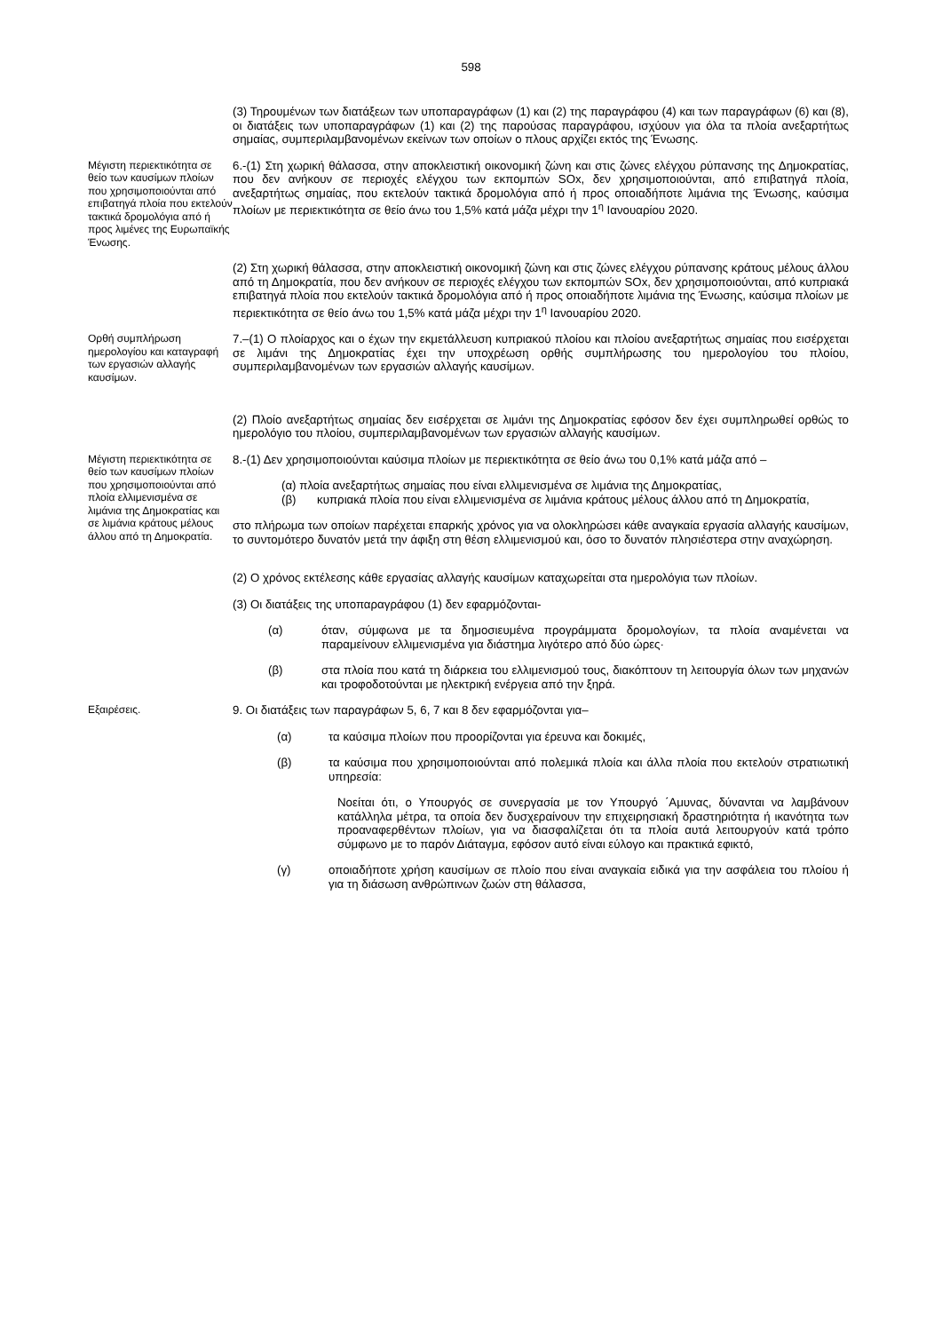598
(3) Τηρουμένων των διατάξεων των υποπαραγράφων (1) και (2) της παραγράφου (4) και των παραγράφων (6) και (8), οι διατάξεις των υποπαραγράφων (1) και (2) της παρούσας παραγράφου, ισχύουν για όλα τα πλοία ανεξαρτήτως σημαίας, συμπεριλαμβανομένων εκείνων των οποίων ο πλους αρχίζει εκτός της Ένωσης.
Μέγιστη περιεκτικότητα σε θείο των καυσίμων πλοίων που χρησιμοποιούνται από επιβατηγά πλοία που εκτελούν τακτικά δρομολόγια από ή προς λιμένες της Ευρωπαϊκής Ένωσης.
6.-(1) Στη χωρική θάλασσα, στην αποκλειστική οικονομική ζώνη και στις ζώνες ελέγχου ρύπανσης της Δημοκρατίας, που δεν ανήκουν σε περιοχές ελέγχου των εκπομπών SOx, δεν χρησιμοποιούνται, από επιβατηγά πλοία, ανεξαρτήτως σημαίας, που εκτελούν τακτικά δρομολόγια από ή προς οποιαδήποτε λιμάνια της Ένωσης, καύσιμα πλοίων με περιεκτικότητα σε θείο άνω του 1,5% κατά μάζα μέχρι την 1<sup>η</sup> Ιανουαρίου 2020.
(2) Στη χωρική θάλασσα, στην αποκλειστική οικονομική ζώνη και στις ζώνες ελέγχου ρύπανσης κράτους μέλους άλλου από τη Δημοκρατία, που δεν ανήκουν σε περιοχές ελέγχου των εκπομπών SOx, δεν χρησιμοποιούνται, από κυπριακά επιβατηγά πλοία που εκτελούν τακτικά δρομολόγια από ή προς οποιαδήποτε λιμάνια της Ένωσης, καύσιμα πλοίων με περιεκτικότητα σε θείο άνω του 1,5% κατά μάζα μέχρι την 1<sup>η</sup> Ιανουαρίου 2020.
Ορθή συμπλήρωση ημερολογίου και καταγραφή των εργασιών αλλαγής καυσίμων.
7.–(1) Ο πλοίαρχος και ο έχων την εκμετάλλευση κυπριακού πλοίου και πλοίου ανεξαρτήτως σημαίας που εισέρχεται σε λιμάνι της Δημοκρατίας έχει την υποχρέωση ορθής συμπλήρωσης του ημερολογίου του πλοίου, συμπεριλαμβανομένων των εργασιών αλλαγής καυσίμων.
(2) Πλοίο ανεξαρτήτως σημαίας δεν εισέρχεται σε λιμάνι της Δημοκρατίας εφόσον δεν έχει συμπληρωθεί ορθώς το ημερολόγιο του πλοίου, συμπεριλαμβανομένων των εργασιών αλλαγής καυσίμων.
Μέγιστη περιεκτικότητα σε θείο των καυσίμων πλοίων που χρησιμοποιούνται από πλοία ελλιμενισμένα σε λιμάνια της Δημοκρατίας και σε λιμάνια κράτους μέλους άλλου από τη Δημοκρατία.
8.-(1) Δεν χρησιμοποιούνται καύσιμα πλοίων με περιεκτικότητα σε θείο άνω του 0,1% κατά μάζα από –
(α) πλοία ανεξαρτήτως σημαίας που είναι ελλιμενισμένα σε λιμάνια της Δημοκρατίας,
(β) κυπριακά πλοία που είναι ελλιμενισμένα σε λιμάνια κράτους μέλους άλλου από τη Δημοκρατία,
στο πλήρωμα των οποίων παρέχεται επαρκής χρόνος για να ολοκληρώσει κάθε αναγκαία εργασία αλλαγής καυσίμων, το συντομότερο δυνατόν μετά την άφιξη στη θέση ελλιμενισμού και, όσο το δυνατόν πλησιέστερα στην αναχώρηση.
(2) Ο χρόνος εκτέλεσης κάθε εργασίας αλλαγής καυσίμων καταχωρείται στα ημερολόγια των πλοίων.
(3) Οι διατάξεις της υποπαραγράφου (1) δεν εφαρμόζονται-
(α) όταν, σύμφωνα με τα δημοσιευμένα προγράμματα δρομολογίων, τα πλοία αναμένεται να παραμείνουν ελλιμενισμένα για διάστημα λιγότερο από δύο ώρες·
(β) στα πλοία που κατά τη διάρκεια του ελλιμενισμού τους, διακόπτουν τη λειτουργία όλων των μηχανών και τροφοδοτούνται με ηλεκτρική ενέργεια από την ξηρά.
Εξαιρέσεις.
9. Οι διατάξεις των παραγράφων 5, 6, 7 και 8 δεν εφαρμόζονται για–
(α) τα καύσιμα πλοίων που προορίζονται για έρευνα και δοκιμές,
(β) τα καύσιμα που χρησιμοποιούνται από πολεμικά πλοία και άλλα πλοία που εκτελούν στρατιωτική υπηρεσία:
Νοείται ότι, ο Υπουργός σε συνεργασία με τον Υπουργό ΄Αμυνας, δύνανται να λαμβάνουν κατάλληλα μέτρα, τα οποία δεν δυσχεραίνουν την επιχειρησιακή δραστηριότητα ή ικανότητα των προαναφερθέντων πλοίων, για να διασφαλίζεται ότι τα πλοία αυτά λειτουργούν κατά τρόπο σύμφωνο με το παρόν Διάταγμα, εφόσον αυτό είναι εύλογο και πρακτικά εφικτό,
(γ) οποιαδήποτε χρήση καυσίμων σε πλοίο που είναι αναγκαία ειδικά για την ασφάλεια του πλοίου ή για τη διάσωση ανθρώπινων ζωών στη θάλασσα,